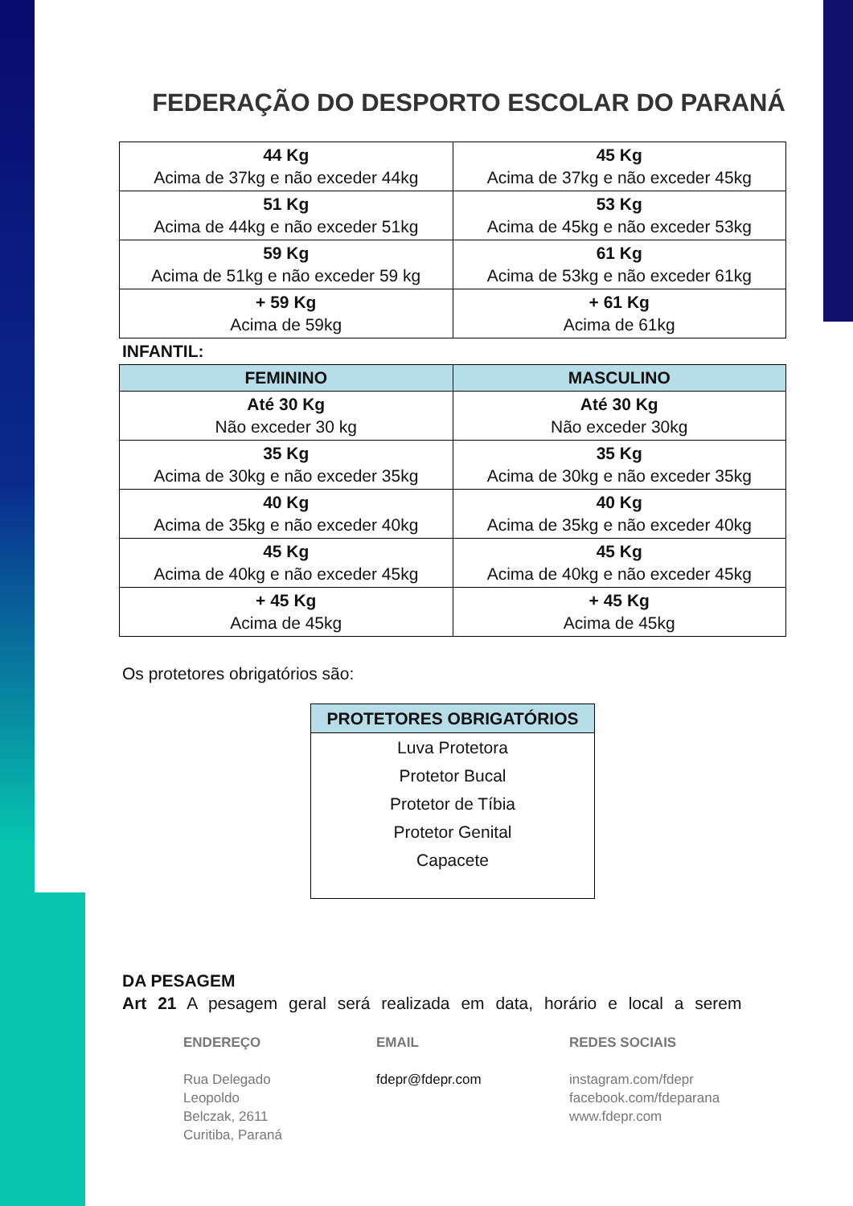FEDERAÇÃO DO DESPORTO ESCOLAR DO PARANÁ
| 44 Kg Acima de 37kg e não exceder 44kg | 45 Kg Acima de 37kg e não exceder 45kg |
| 51 Kg Acima de 44kg e não exceder 51kg | 53 Kg Acima de 45kg e não exceder 53kg |
| 59 Kg Acima de 51kg e não exceder 59 kg | 61 Kg Acima de 53kg e não exceder 61kg |
| + 59 Kg Acima de 59kg | + 61 Kg Acima de 61kg |
INFANTIL:
| FEMININO | MASCULINO |
| --- | --- |
| Até 30 Kg Não exceder 30 kg | Até 30 Kg Não exceder 30kg |
| 35 Kg Acima de 30kg e não exceder 35kg | 35 Kg Acima de 30kg e não exceder 35kg |
| 40 Kg Acima de 35kg e não exceder 40kg | 40 Kg Acima de 35kg e não exceder 40kg |
| 45 Kg Acima de 40kg e não exceder 45kg | 45 Kg Acima de 40kg e não exceder 45kg |
| + 45 Kg Acima de 45kg | + 45 Kg Acima de 45kg |
Os protetores obrigatórios são:
PROTETORES OBRIGATÓRIOS
Luva Protetora
Protetor Bucal
Protetor de Tíbia
Protetor Genital
Capacete
DA PESAGEM
Art 21 A pesagem geral será realizada em data, horário e local a serem
ENDEREÇO
Rua Delegado
Leopoldo
Belczak, 2611
Curitiba, Paraná
EMAIL
fdepr@fdepr.com
REDES SOCIAIS
instagram.com/fdepr
facebook.com/fdeparana
www.fdepr.com